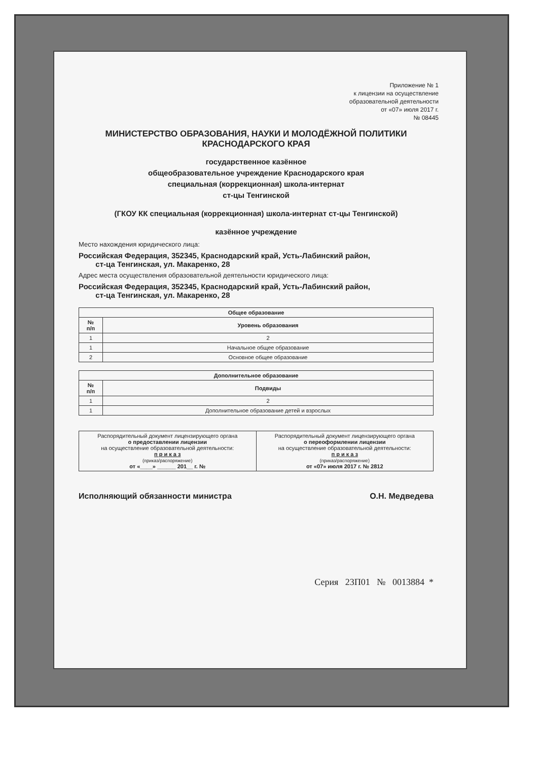Приложение № 1
к лицензии на осуществление
образовательной деятельности
от «07» июля 2017 г.
№ 08445
МИНИСТЕРСТВО ОБРАЗОВАНИЯ, НАУКИ И МОЛОДЁЖНОЙ ПОЛИТИКИ
КРАСНОДАРСКОГО КРАЯ
государственное казённое
общеобразовательное учреждение Краснодарского края
специальная (коррекционная) школа-интернат
ст-цы Тенгинской
(ГКОУ КК специальная (коррекционная) школа-интернат ст-цы Тенгинской)
казённое учреждение
Место нахождения юридического лица:
Российская Федерация, 352345, Краснодарский край, Усть-Лабинский район,
ст-ца Тенгинская, ул. Макаренко, 28
Адрес места осуществления образовательной деятельности юридического лица:
Российская Федерация, 352345, Краснодарский край, Усть-Лабинский район,
ст-ца Тенгинская, ул. Макаренко, 28
| Общее образование | |
| --- | --- |
| № п/п | Уровень образования |
| 1 | 2 |
| 1 | Начальное общее образование |
| 2 | Основное общее образование |
| Дополнительное образование | |
| --- | --- |
| № п/п | Подвиды |
| 1 | 2 |
| 1 | Дополнительное образование детей и взрослых |
| Распорядительный документ лицензирующего органа о предоставлении лицензии на осуществление образовательной деятельности: п р и к а з (приказ/распоряжение) от «____» ______ 201__ г. № | Распорядительный документ лицензирующего органа о переоформлении лицензии на осуществление образовательной деятельности: п р и к а з (приказ/распоряжение) от «07» июля 2017 г. № 2812 |
Исполняющий обязанности министра О.Н. Медведева
Серия 23П01 № 0013884 *